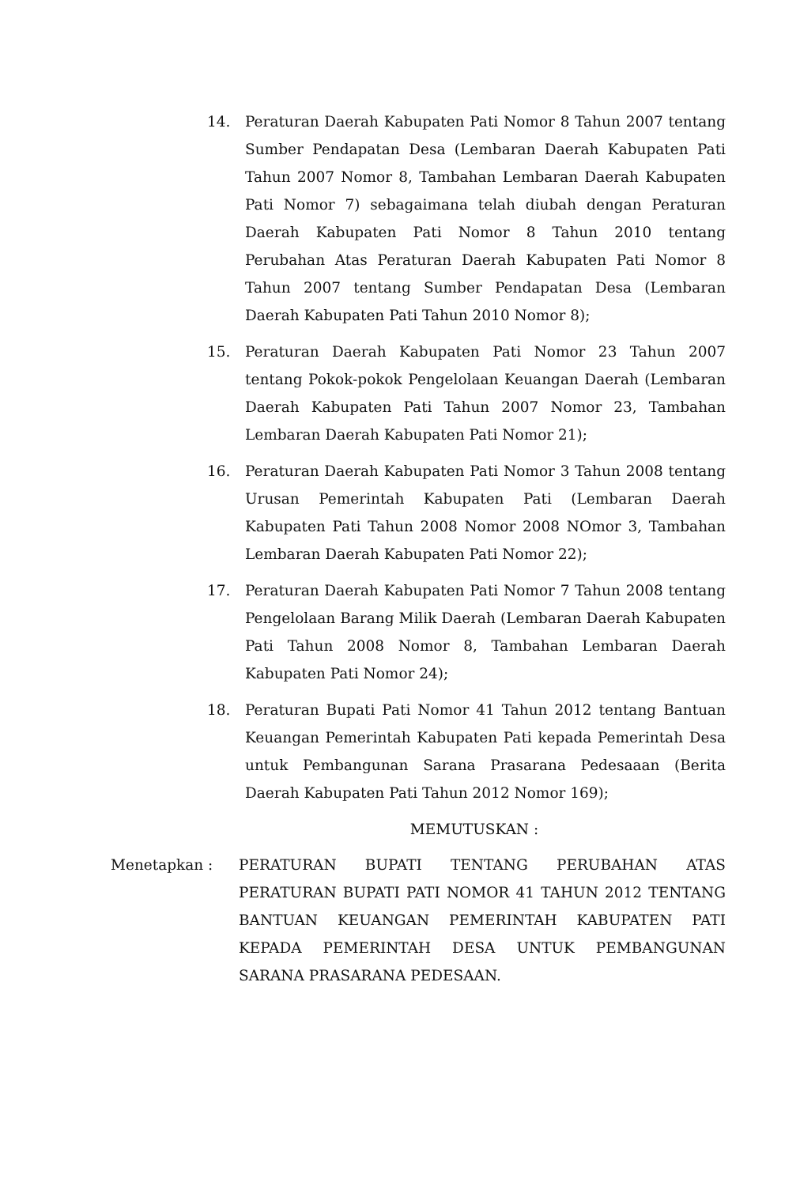14. Peraturan Daerah Kabupaten Pati Nomor 8 Tahun 2007 tentang Sumber Pendapatan Desa (Lembaran Daerah Kabupaten Pati Tahun 2007 Nomor 8, Tambahan Lembaran Daerah Kabupaten Pati Nomor 7) sebagaimana telah diubah dengan Peraturan Daerah Kabupaten Pati Nomor 8 Tahun 2010 tentang Perubahan Atas Peraturan Daerah Kabupaten Pati Nomor 8 Tahun 2007 tentang Sumber Pendapatan Desa (Lembaran Daerah Kabupaten Pati Tahun 2010 Nomor 8);
15. Peraturan Daerah Kabupaten Pati Nomor 23 Tahun 2007 tentang Pokok-pokok Pengelolaan Keuangan Daerah (Lembaran Daerah Kabupaten Pati Tahun 2007 Nomor 23, Tambahan Lembaran Daerah Kabupaten Pati Nomor 21);
16. Peraturan Daerah Kabupaten Pati Nomor 3 Tahun 2008 tentang Urusan Pemerintah Kabupaten Pati (Lembaran Daerah Kabupaten Pati Tahun 2008 Nomor 2008 NOmor 3, Tambahan Lembaran Daerah Kabupaten Pati Nomor 22);
17. Peraturan Daerah Kabupaten Pati Nomor 7 Tahun 2008 tentang Pengelolaan Barang Milik Daerah (Lembaran Daerah Kabupaten Pati Tahun 2008 Nomor 8, Tambahan Lembaran Daerah Kabupaten Pati Nomor 24);
18. Peraturan Bupati Pati Nomor 41 Tahun 2012 tentang Bantuan Keuangan Pemerintah Kabupaten Pati kepada Pemerintah Desa untuk Pembangunan Sarana Prasarana Pedesaaan (Berita Daerah Kabupaten Pati Tahun 2012 Nomor 169);
MEMUTUSKAN :
Menetapkan : PERATURAN BUPATI TENTANG PERUBAHAN ATAS PERATURAN BUPATI PATI NOMOR 41 TAHUN 2012 TENTANG BANTUAN KEUANGAN PEMERINTAH KABUPATEN PATI KEPADA PEMERINTAH DESA UNTUK PEMBANGUNAN SARANA PRASARANA PEDESAAN.